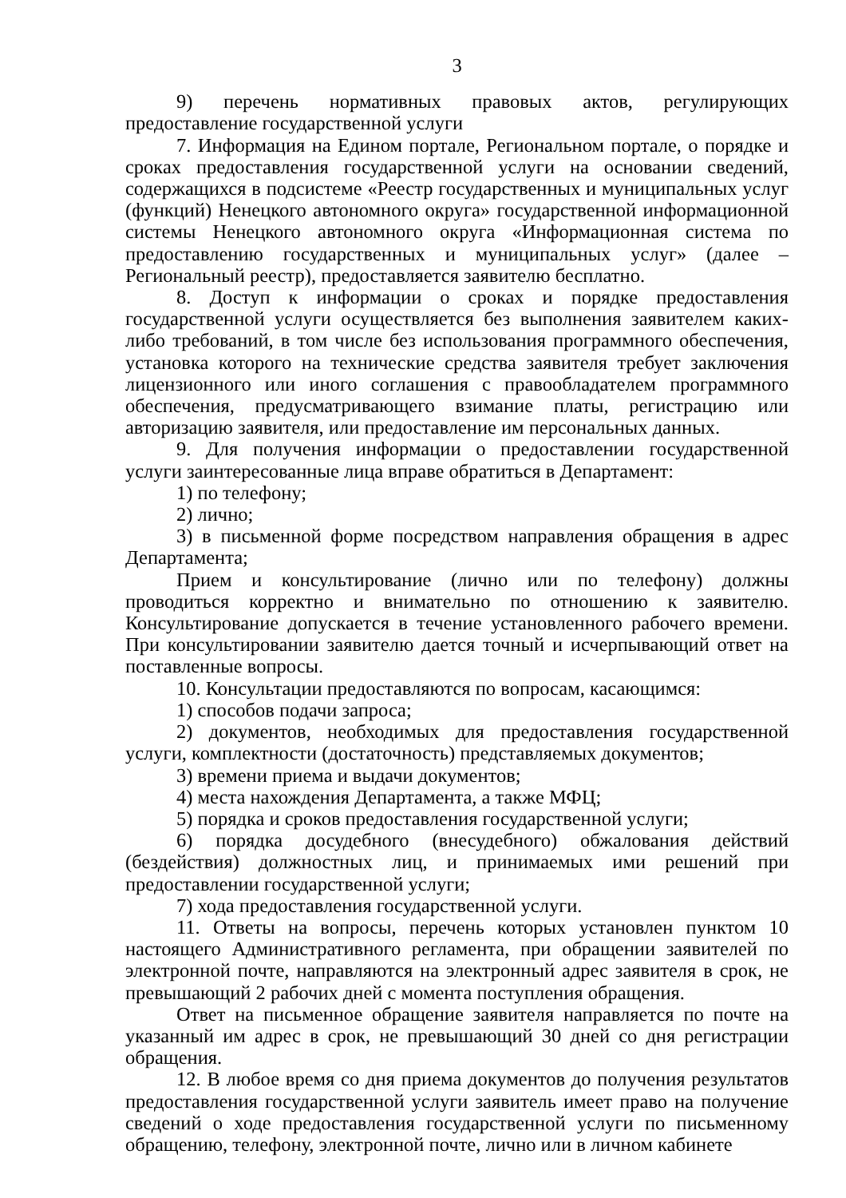3
9) перечень нормативных правовых актов, регулирующих предоставление государственной услуги
7. Информация на Едином портале, Региональном портале, о порядке и сроках предоставления государственной услуги на основании сведений, содержащихся в подсистеме «Реестр государственных и муниципальных услуг (функций) Ненецкого автономного округа» государственной информационной системы Ненецкого автономного округа «Информационная система по предоставлению государственных и муниципальных услуг» (далее – Региональный реестр), предоставляется заявителю бесплатно.
8. Доступ к информации о сроках и порядке предоставления государственной услуги осуществляется без выполнения заявителем каких-либо требований, в том числе без использования программного обеспечения, установка которого на технические средства заявителя требует заключения лицензионного или иного соглашения с правообладателем программного обеспечения, предусматривающего взимание платы, регистрацию или авторизацию заявителя, или предоставление им персональных данных.
9. Для получения информации о предоставлении государственной услуги заинтересованные лица вправе обратиться в Департамент:
1) по телефону;
2) лично;
3) в письменной форме посредством направления обращения в адрес Департамента;
Прием и консультирование (лично или по телефону) должны проводиться корректно и внимательно по отношению к заявителю. Консультирование допускается в течение установленного рабочего времени. При консультировании заявителю дается точный и исчерпывающий ответ на поставленные вопросы.
10. Консультации предоставляются по вопросам, касающимся:
1) способов подачи запроса;
2) документов, необходимых для предоставления государственной услуги, комплектности (достаточность) представляемых документов;
3) времени приема и выдачи документов;
4) места нахождения Департамента, а также МФЦ;
5) порядка и сроков предоставления государственной услуги;
6) порядка досудебного (внесудебного) обжалования действий (бездействия) должностных лиц, и принимаемых ими решений при предоставлении государственной услуги;
7) хода предоставления государственной услуги.
11. Ответы на вопросы, перечень которых установлен пунктом 10 настоящего Административного регламента, при обращении заявителей по электронной почте, направляются на электронный адрес заявителя в срок, не превышающий 2 рабочих дней с момента поступления обращения.
Ответ на письменное обращение заявителя направляется по почте на указанный им адрес в срок, не превышающий 30 дней со дня регистрации обращения.
12. В любое время со дня приема документов до получения результатов предоставления государственной услуги заявитель имеет право на получение сведений о ходе предоставления государственной услуги по письменному обращению, телефону, электронной почте, лично или в личном кабинете